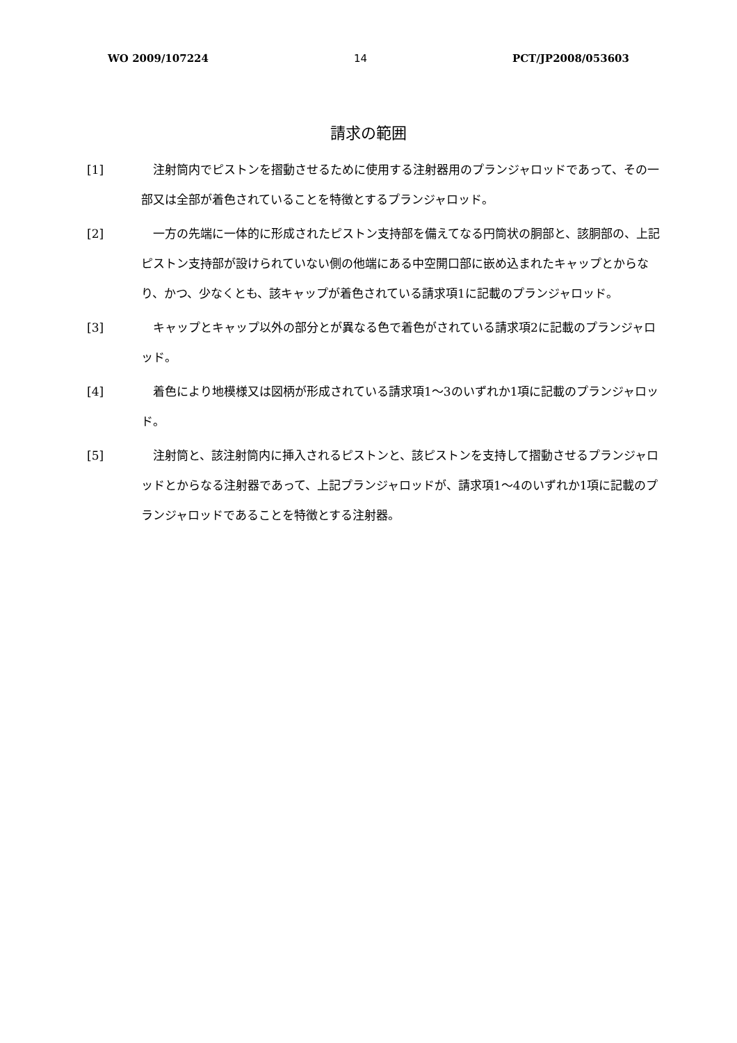WO 2009/107224 14 PCT/JP2008/053603
請求の範囲
[1] 注射筒内でピストンを摺動させるために使用する注射器用のプランジャロッドであって、その一部又は全部が着色されていることを特徴とするプランジャロッド。
[2] 一方の先端に一体的に形成されたピストン支持部を備えてなる円筒状の胴部と、該胴部の、上記ピストン支持部が設けられていない側の他端にある中空開口部に嵌め込まれたキャップとからなり、かつ、少なくとも、該キャップが着色されている請求項1に記載のプランジャロッド。
[3] キャップとキャップ以外の部分とが異なる色で着色がされている請求項2に記載のプランジャロッド。
[4] 着色により地模様又は図柄が形成されている請求項1～3のいずれか1項に記載のプランジャロッド。
[5] 注射筒と、該注射筒内に挿入されるピストンと、該ピストンを支持して摺動させるプランジャロッドとからなる注射器であって、上記プランジャロッドが、請求項1～4のいずれか1項に記載のプランジャロッドであることを特徴とする注射器。